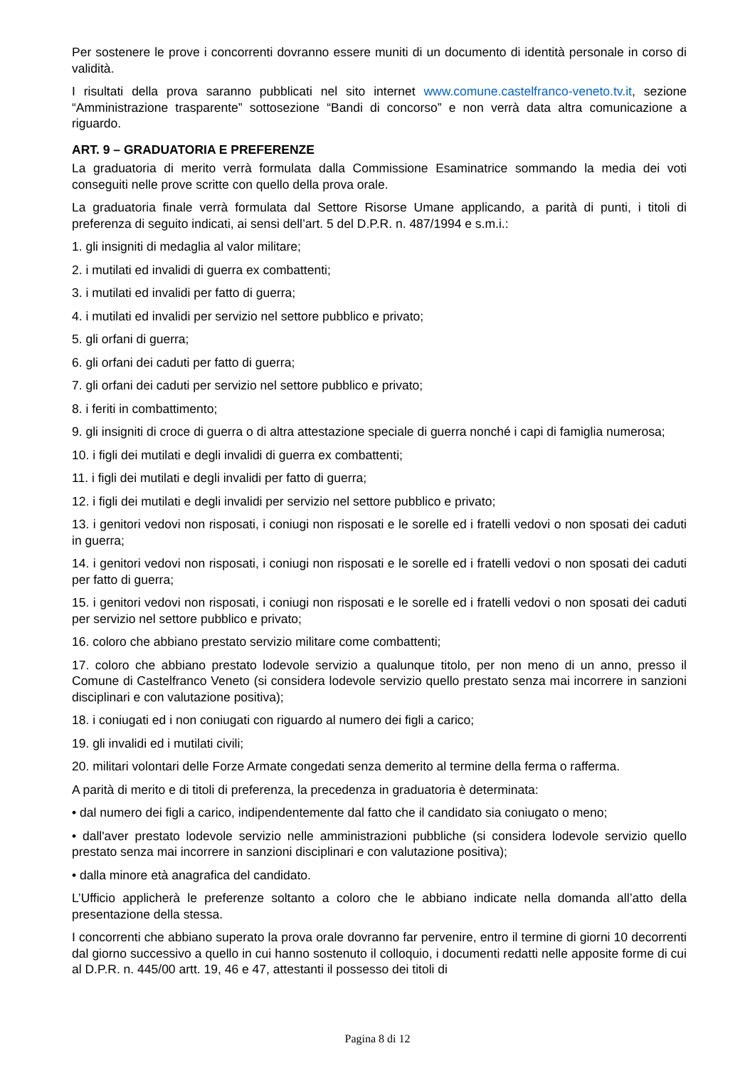Per sostenere le prove i concorrenti dovranno essere muniti di un documento di identità personale in corso di validità.
I risultati della prova saranno pubblicati nel sito internet www.comune.castelfranco-veneto.tv.it, sezione “Amministrazione trasparente” sottosezione “Bandi di concorso” e non verrà data altra comunicazione a riguardo.
ART. 9 – GRADUATORIA E PREFERENZE
La graduatoria di merito verrà formulata dalla Commissione Esaminatrice sommando la media dei voti conseguiti nelle prove scritte con quello della prova orale.
La graduatoria finale verrà formulata dal Settore Risorse Umane applicando, a parità di punti, i titoli di preferenza di seguito indicati, ai sensi dell’art. 5 del D.P.R. n. 487/1994 e s.m.i.:
1. gli insigniti di medaglia al valor militare;
2. i mutilati ed invalidi di guerra ex combattenti;
3. i mutilati ed invalidi per fatto di guerra;
4. i mutilati ed invalidi per servizio nel settore pubblico e privato;
5. gli orfani di guerra;
6. gli orfani dei caduti per fatto di guerra;
7. gli orfani dei caduti per servizio nel settore pubblico e privato;
8. i feriti in combattimento;
9. gli insigniti di croce di guerra o di altra attestazione speciale di guerra nonché i capi di famiglia numerosa;
10. i figli dei mutilati e degli invalidi di guerra ex combattenti;
11. i figli dei mutilati e degli invalidi per fatto di guerra;
12. i figli dei mutilati e degli invalidi per servizio nel settore pubblico e privato;
13. i genitori vedovi non risposati, i coniugi non risposati e le sorelle ed i fratelli vedovi o non sposati dei caduti in guerra;
14. i genitori vedovi non risposati, i coniugi non risposati e le sorelle ed i fratelli vedovi o non sposati dei caduti per fatto di guerra;
15. i genitori vedovi non risposati, i coniugi non risposati e le sorelle ed i fratelli vedovi o non sposati dei caduti per servizio nel settore pubblico e privato;
16. coloro che abbiano prestato servizio militare come combattenti;
17. coloro che abbiano prestato lodevole servizio a qualunque titolo, per non meno di un anno, presso il Comune di Castelfranco Veneto (si considera lodevole servizio quello prestato senza mai incorrere in sanzioni disciplinari e con valutazione positiva);
18. i coniugati ed i non coniugati con riguardo al numero dei figli a carico;
19. gli invalidi ed i mutilati civili;
20. militari volontari delle Forze Armate congedati senza demerito al termine della ferma o rafferma.
A parità di merito e di titoli di preferenza, la precedenza in graduatoria è determinata:
• dal numero dei figli a carico, indipendentemente dal fatto che il candidato sia coniugato o meno;
• dall'aver prestato lodevole servizio nelle amministrazioni pubbliche (si considera lodevole servizio quello prestato senza mai incorrere in sanzioni disciplinari e con valutazione positiva);
• dalla minore età anagrafica del candidato.
L’Ufficio applicherà le preferenze soltanto a coloro che le abbiano indicate nella domanda all’atto della presentazione della stessa.
I concorrenti che abbiano superato la prova orale dovranno far pervenire, entro il termine di giorni 10 decorrenti dal giorno successivo a quello in cui hanno sostenuto il colloquio, i documenti redatti nelle apposite forme di cui al D.P.R. n. 445/00 artt. 19, 46 e 47, attestanti il possesso dei titoli di
Pagina 8 di 12